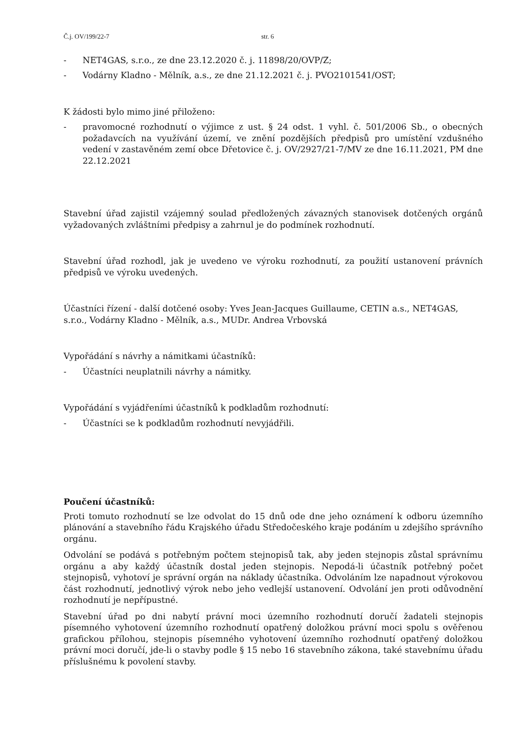Č.j. OV/199/22-7 str. 6
- NET4GAS, s.r.o., ze dne 23.12.2020 č. j. 11898/20/OVP/Z;
- Vodárny Kladno - Mělník, a.s., ze dne 21.12.2021 č. j. PVO2101541/OST;
K žádosti bylo mimo jiné přiloženo:
- pravomocné rozhodnutí o výjimce z ust. § 24 odst. 1 vyhl. č. 501/2006 Sb., o obecných požadavcích na využívání území, ve znění pozdějších předpisů pro umístění vzdušného vedení v zastavěném zemí obce Dřetovice č. j. OV/2927/21-7/MV ze dne 16.11.2021, PM dne 22.12.2021
Stavební úřad zajistil vzájemný soulad předložených závazných stanovisek dotčených orgánů vyžadovaných zvláštními předpisy a zahrnul je do podmínek rozhodnutí.
Stavební úřad rozhodl, jak je uvedeno ve výroku rozhodnutí, za použití ustanovení právních předpisů ve výroku uvedených.
Účastníci řízení - další dotčené osoby: Yves Jean-Jacques Guillaume, CETIN a.s., NET4GAS, s.r.o., Vodárny Kladno - Mělník, a.s., MUDr. Andrea Vrbovská
Vypořádání s návrhy a námitkami účastníků:
- Účastníci neuplatnili návrhy a námitky.
Vypořádání s vyjádřeními účastníků k podkladům rozhodnutí:
- Účastníci se k podkladům rozhodnutí nevyjádřili.
Poučení účastníků:
Proti tomuto rozhodnutí se lze odvolat do 15 dnů ode dne jeho oznámení k odboru územního plánování a stavebního řádu Krajského úřadu Středočeského kraje podáním u zdejšího správního orgánu.
Odvolání se podává s potřebným počtem stejnopisů tak, aby jeden stejnopis zůstal správnímu orgánu a aby každý účastník dostal jeden stejnopis. Nepodá-li účastník potřebný počet stejnopisů, vyhotoví je správní orgán na náklady účastníka. Odvoláním lze napadnout výrokovou část rozhodnutí, jednotlivý výrok nebo jeho vedlejší ustanovení. Odvolání jen proti odůvodnění rozhodnutí je nepřípustné.
Stavební úřad po dni nabytí právní moci územního rozhodnutí doručí žadateli stejnopis písemného vyhotovení územního rozhodnutí opatřený doložkou právní moci spolu s ověřenou grafickou přílohou, stejnopis písemného vyhotovení územního rozhodnutí opatřený doložkou právní moci doručí, jde-li o stavby podle § 15 nebo 16 stavebního zákona, také stavebnímu úřadu příslušnému k povolení stavby.